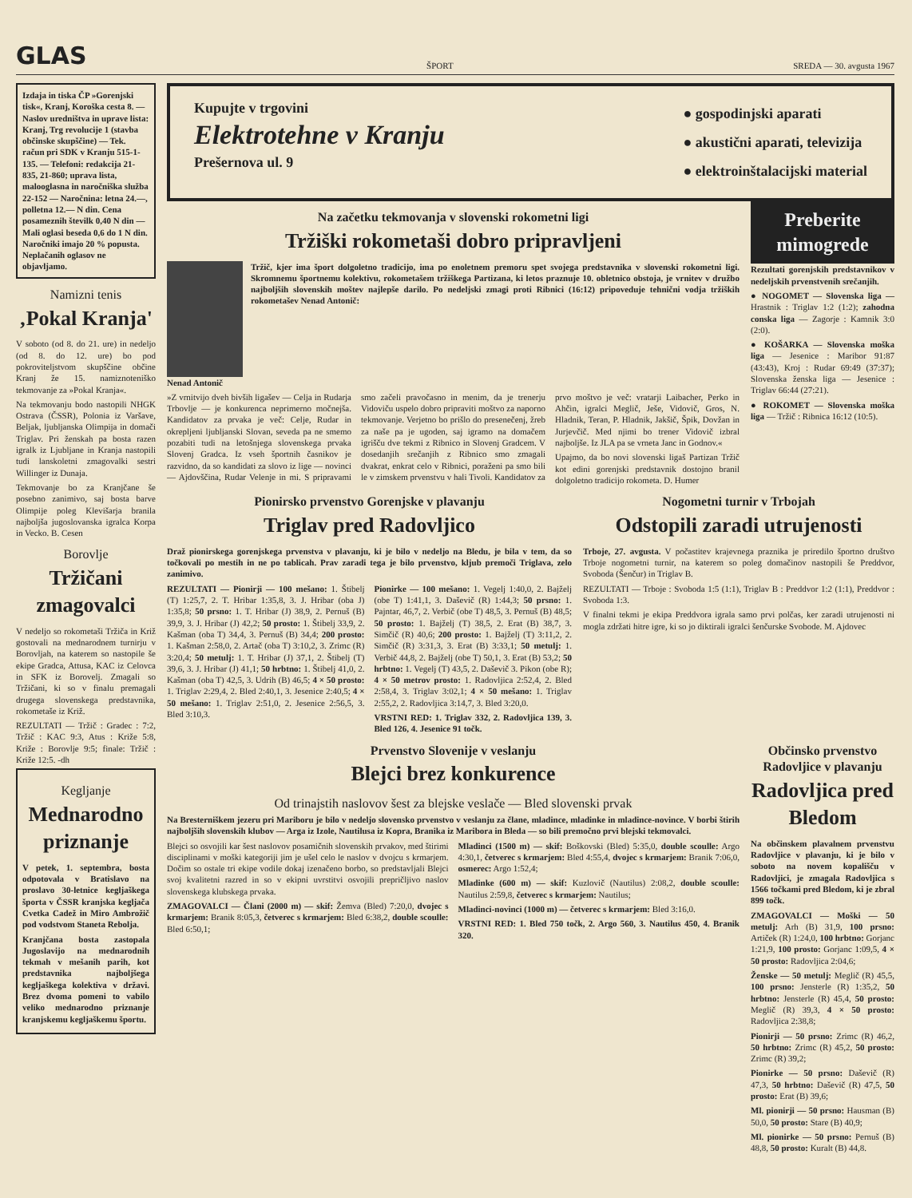GLAS ŠPORT SREDA — 30. avgusta 1967
Izdaja in tiska ČP »Gorenjski tisk«, Kranj, Koroška cesta 8. — Naslov uredništva in uprave lista: Kranj, Trg revolucije 1 (stavba občinske skupščine) — Tek. račun pri SDK v Kranju 515-1-135. — Telefoni: redakcija 21-835, 21-860; uprava lista, malooglasna in naročniška služba 22-152 — Naročnina: letna 24.—, polletna 12.— N din. Cena posameznih številk 0,40 N din — Mali oglasi beseda 0,6 do 1 N din. Naročniki imajo 20 % popusta. Neplačanih oglasov ne objavljamo.
Namizni tenis
‚Pokal Kranja'
V soboto (od 8. do 21. ure) in nedeljo (od 8. do 12. ure) bo pod pokroviteljstvom skupščine občine Kranj že 15. namiznoteniško tekmovanje za »Pokal Kranja«.
Na tekmovanju bodo nastopili NHGK Ostrava (ČSSR), Polonia iz Varšave, Beljak, ljubljanska Olimpija in domači Triglav. Pri ženskah pa bosta razen igralk iz Ljubljane in Kranja nastopili tudi lanskoletni zmagovalki sestri Willinger iz Dunaja.
Tekmovanje bo za Kranjčane še posebno zanimivo, saj bosta barve Olimpije poleg Klevišarja branila najboljša jugoslovanska igralca Korpa in Vecko. B. Cesen
Borovlje
Tržičani zmagovalci
V nedeljo so rokometaši Tržiča in Križ gostovali na mednarodnem turnirju v Borovljah, na katerem so nastopile še ekipe Gradca, Attusa, KAC iz Celovca in SFK iz Borovelj. Zmagali so Tržičani, ki so v finalu premagali drugega slovenskega predstavnika, rokometaše iz Križ.
REZULTATI — Tržič : Gradec : 7:2, Tržič : KAC 9:3, Atus : Križe 5:8, Križe : Borovlje 9:5; finale: Tržič : Križe 12:5. -dh
Kegljanje
Mednarodno priznanje
V petek, 1. septembra, bosta odpotovala v Bratislavo na proslavo 30-letnice kegljaškega športa v ČSSR kranjska kegljača Cvetka Cadež in Miro Ambrožič pod vodstvom Staneta Rebolja.
Kranjčana bosta zastopala Jugoslavijo na mednarodnih tekmah v mešanih parih, kot predstavnika najboljšega kegljaškega kolektiva v državi. Brez dvoma pomeni to vabilo veliko mednarodno priznanje kranjskemu kegljaškemu športu.
Kupujte v trgovini
Elektrotehne v Kranju
Prešernova ul. 9
● gospodinjski aparati
● akustični aparati, televizija
● elektroinštalacijski material
Na začetku tekmovanja v slovenski rokometni ligi
Tržiški rokometaši dobro pripravljeni
Tržič, kjer ima šport dolgoletno tradicijo, ima po enoletnem premoru spet svojega predstavnika v slovenski rokometni ligi. Skromnemu športnemu kolektivu, rokometašem tržiškega Partizana, ki letos praznuje 10. obletnico obstoja, je vrnitev v družbo najboljših slovenskih moštev najlepše darilo. Po nedeljski zmagi proti Ribnici (16:12) pripoveduje tehnični vodja tržiških rokometašev Nenad Antonič:
Nenad Antonič
»Z vrnitvijo dveh bivših ligašev — Celja in Rudarja Trbovlje — je konkurenca neprimerno močnejša. Kandidatov za prvaka je več: Celje, Rudar in okrepljeni ljubljanski Slovan, seveda pa ne smemo pozabiti tudi na letošnjega slovenskega prvaka Slovenj Gradca. Iz vseh športnih časnikov je razvidno, da so kandidati za slovo iz lige — novinci — Ajdovščina, Rudar Velenje in mi. S pripravami smo začeli pravočasno in menim, da je trenerju Vidoviču uspelo dobro pripraviti moštvo za naporno tekmovanje. Verjetno bo prišlo do presenečenj, žreb za naše pa je ugoden, saj igramo na domačem igrišču dve tekmi z Ribnico in Slovenj Gradcem. V dosedanjih srečanjih z Ribnico smo zmagali dvakrat, enkrat celo v Ribnici, poraženi pa smo bili le v zimskem prvenstvu v hali Tivoli. Kandidatov za prvo moštvo je več: vratarji Laibacher, Perko in Ahčin, igralci Meglič, Ješe, Vidovič, Gros, N. Hladnik, Teran, P. Hladnik, Jakšič, Špik, Dovžan in Jurjevčič. Med njimi bo trener Vidovič izbral najboljše. Iz JLA pa se vrneta Janc in Godnov.«
Upajmo, da bo novi slovenski ligaš Partizan Tržič kot edini gorenjski predstavnik dostojno branil dolgoletno tradicijo rokometa. D. Humer
Preberite mimogrede
Rezultati gorenjskih predstavnikov v nedeljskih prvenstvenih srečanjih.
● NOGOMET — Slovenska liga — Hrastnik : Triglav 1:2 (1:2); zahodna conska liga — Zagorje : Kamnik 3:0 (2:0).
● KOŠARKA — Slovenska moška liga — Jesenice : Maribor 91:87 (43:43), Kroj : Rudar 69:49 (37:37); Slovenska ženska liga — Jesenice : Triglav 66:44 (27:21).
● ROKOMET — Slovenska moška liga — Tržič : Ribnica 16:12 (10:5).
Pionirsko prvenstvo Gorenjske v plavanju
Triglav pred Radovljico
Draž pionirskega gorenjskega prvenstva v plavanju, ki je bilo v nedeljo na Bledu, je bila v tem, da so točkovali po mestih in ne po tablicah. Prav zaradi tega je bilo prvenstvo, kljub premoči Triglava, zelo zanimivo.
REZULTATI — Pionirji — 100 mešano: 1. Štibelj (T) 1:25,7, 2. T. Hribar 1:35,8, 3. J. Hribar (oba J) 1:35,8; 50 prsno: 1. T. Hribar (J) 38,9, 2. Pernuš (B) 39,9, 3. J. Hribar (J) 42,2; 50 prosto: 1. Štibelj 33,9, 2. Kašman (oba T) 34,4, 3. Pernuš (B) 34,4; 200 prosto: 1. Kašman 2:58,0, 2. Artač (oba T) 3:10,2, 3. Zrimc (R) 3:20,4; 50 metulj: 1. T. Hribar (J) 37,1, 2. Štibelj (T) 39,6, 3. J. Hribar (J) 41,1; 50 hrbtno: 1. Štibelj 41,0, 2. Kašman (oba T) 42,5, 3. Udrih (B) 46,5; 4 × 50 prosto: 1. Triglav 2:29,4, 2. Bled 2:40,1, 3. Jesenice 2:40,5; 4 × 50 mešano: 1. Triglav 2:51,0, 2. Jesenice 2:56,5, 3. Bled 3:10,3.
Pionirke — 100 mešano: 1. Vegelj 1:40,0, 2. Bajželj (obe T) 1:41,1, 3. Daševič (R) 1:44,3; 50 prsno: 1. Pajntar, 46,7, 2. Verbič (obe T) 48,5, 3. Pernuš (B) 48,5; 50 prosto: 1. Bajželj (T) 38,5, 2. Erat (B) 38,7, 3. Simčič (R) 40,6; 200 prosto: 1. Bajželj (T) 3:11,2, 2. Simčič (R) 3:31,3, 3. Erat (B) 3:33,1; 50 metulj: 1. Verbič 44,8, 2. Bajželj (obe T) 50,1, 3. Erat (B) 53,2; 50 hrbtno: 1. Vegelj (T) 43,5, 2. Daševič 3. Pikon (obe R); 4 × 50 metrov prosto: 1. Radovljica 2:52,4, 2. Bled 2:58,4, 3. Triglav 3:02,1; 4 × 50 mešano: 1. Triglav 2:55,2, 2. Radovljica 3:14,7, 3. Bled 3:20,0.
VRSTNI RED: 1. Triglav 332, 2. Radovljica 139, 3. Bled 126, 4. Jesenice 91 točk.
Nogometni turnir v Trbojah
Odstopili zaradi utrujenosti
Trboje, 27. avgusta. V počastitev krajevnega praznika je priredilo športno društvo Trboje nogometni turnir, na katerem so poleg domačinov nastopili še Preddvor, Svoboda (Šenčur) in Triglav B.
REZULTATI — Trboje : Svoboda 1:5 (1:1), Triglav B : Preddvor 1:2 (1:1), Preddvor : Svoboda 1:3.
V finalni tekmi je ekipa Preddvora igrala samo prvi polčas, ker zaradi utrujenosti ni mogla zdržati hitre igre, ki so jo diktirali igralci šenčurske Svobode. M. Ajdovec
Prvenstvo Slovenije v veslanju
Blejci brez konkurence
Od trinajstih naslovov šest za blejske veslače — Bled slovenski prvak
Na Bresterniškem jezeru pri Mariboru je bilo v nedeljo slovensko prvenstvo v veslanju za člane, mladince, mladinke in mladince-novince. V borbi štirih najboljših slovenskih klubov — Arga iz Izole, Nautilusa iz Kopra, Branika iz Maribora in Bleda — so bili premočno prvi blejski tekmovalci.
Blejci so osvojili kar šest naslovov posamičnih slovenskih prvakov, med štirimi disciplinami v moški kategoriji jim je ušel celo le naslov v dvojcu s krmarjem. Dočim so ostale tri ekipe vodile dokaj izenačeno borbo, so predstavljali Blejci svoj kvalitetni razred in so v ekipni uvrstitvi osvojili prepričljivo naslov slovenskega klubskega prvaka.
ZMAGOVALCI — Člani (2000 m) — skif: Žemva (Bled) 7:20,0, dvojec s krmarjem: Branik 8:05,3, četverec s krmarjem: Bled 6:38,2, double scoulle: Bled 6:50,1;
Mladinci (1500 m) — skif: Boškovski (Bled) 5:35,0, double scoulle: Argo 4:30,1, četverec s krmarjem: Bled 4:55,4, dvojec s krmarjem: Branik 7:06,0, osmerec: Argo 1:52,4;
Mladinke (600 m) — skif: Kuzlovič (Nautilus) 2:08,2, double scoulle: Nautilus 2:59,8, četverec s krmarjem: Nautilus;
Mladinci-novinci (1000 m) — četverec s krmarjem: Bled 3:16,0.
VRSTNI RED: 1. Bled 750 točk, 2. Argo 560, 3. Nautilus 450, 4. Branik 320.
Občinsko prvenstvo Radovljice v plavanju
Radovljica pred Bledom
Na občinskem plavalnem prvenstvu Radovljice v plavanju, ki je bilo v soboto na novem kopališču v Radovljici, je zmagala Radovljica s 1566 točkami pred Bledom, ki je zbral 899 točk.
ZMAGOVALCI — Moški — 50 metulj: Arh (B) 31,9, 100 prsno: Artiček (R) 1:24,0, 100 hrbtno: Gorjanc 1:21,9, 100 prosto: Gorjanc 1:09,5, 4 × 50 prosto: Radovljica 2:04,6;
Ženske — 50 metulj: Meglič (R) 45,5, 100 prsno: Jensterle (R) 1:35,2, 50 hrbtno: Jensterle (R) 45,4, 50 prosto: Meglič (R) 39,3, 4 × 50 prosto: Radovljica 2:38,8;
Pionirji — 50 prsno: Zrimc (R) 46,2, 50 hrbtno: Zrimc (R) 45,2, 50 prosto: Zrimc (R) 39,2;
Pionirke — 50 prsno: Daševič (R) 47,3, 50 hrbtno: Daševič (R) 47,5, 50 prosto: Erat (B) 39,6;
Ml. pionirji — 50 prsno: Hausman (B) 50,0, 50 prosto: Stare (B) 40,9;
Ml. pionirke — 50 prsno: Pernuš (B) 48,8, 50 prosto: Kuralt (B) 44,8.